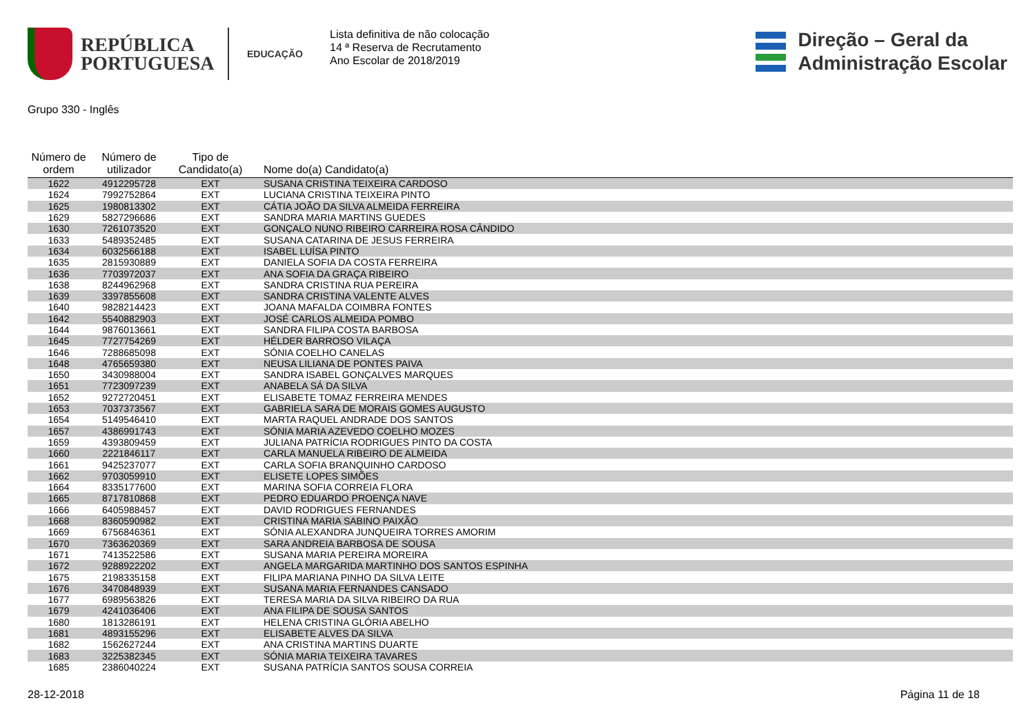REPÚBLICA
PORTUGUESA
EDUCAÇÃO
Lista definitiva de não colocação
14 ª Reserva de Recrutamento
Ano Escolar de 2018/2019
Direção – Geral da
Administração Escolar
Grupo 330 - Inglês
| Número de ordem | Número de utilizador | Tipo de Candidato(a) | Nome do(a) Candidato(a) |
| --- | --- | --- | --- |
| 1622 | 4912295728 | EXT | SUSANA CRISTINA TEIXEIRA CARDOSO |
| 1624 | 7992752864 | EXT | LUCIANA CRISTINA TEIXEIRA PINTO |
| 1625 | 1980813302 | EXT | CÁTIA JOÃO DA SILVA ALMEIDA FERREIRA |
| 1629 | 5827296686 | EXT | SANDRA MARIA MARTINS GUEDES |
| 1630 | 7261073520 | EXT | GONÇALO NUNO RIBEIRO CARREIRA ROSA CÂNDIDO |
| 1633 | 5489352485 | EXT | SUSANA CATARINA DE JESUS FERREIRA |
| 1634 | 6032566188 | EXT | ISABEL LUÍSA PINTO |
| 1635 | 2815930889 | EXT | DANIELA SOFIA DA COSTA FERREIRA |
| 1636 | 7703972037 | EXT | ANA SOFIA DA GRAÇA RIBEIRO |
| 1638 | 8244962968 | EXT | SANDRA CRISTINA RUA PEREIRA |
| 1639 | 3397855608 | EXT | SANDRA CRISTINA VALENTE ALVES |
| 1640 | 9828214423 | EXT | JOANA MAFALDA COIMBRA FONTES |
| 1642 | 5540882903 | EXT | JOSÉ CARLOS ALMEIDA POMBO |
| 1644 | 9876013661 | EXT | SANDRA FILIPA COSTA BARBOSA |
| 1645 | 7727754269 | EXT | HÉLDER BARROSO VILAÇA |
| 1646 | 7288685098 | EXT | SÓNIA COELHO CANELAS |
| 1648 | 4765659380 | EXT | NEUSA LILIANA DE PONTES PAIVA |
| 1650 | 3430988004 | EXT | SANDRA ISABEL GONÇALVES MARQUES |
| 1651 | 7723097239 | EXT | ANABELA SÁ DA SILVA |
| 1652 | 9272720451 | EXT | ELISABETE TOMAZ FERREIRA MENDES |
| 1653 | 7037373567 | EXT | GABRIELA SARA DE MORAIS GOMES AUGUSTO |
| 1654 | 5149546410 | EXT | MARTA RAQUEL ANDRADE DOS SANTOS |
| 1657 | 4386991743 | EXT | SÓNIA MARIA AZEVEDO COELHO MOZES |
| 1659 | 4393809459 | EXT | JULIANA PATRÍCIA RODRIGUES PINTO DA COSTA |
| 1660 | 2221846117 | EXT | CARLA MANUELA RIBEIRO DE ALMEIDA |
| 1661 | 9425237077 | EXT | CARLA SOFIA BRANQUINHO CARDOSO |
| 1662 | 9703059910 | EXT | ELISETE LOPES SIMÕES |
| 1664 | 8335177600 | EXT | MARINA SOFIA CORREIA FLORA |
| 1665 | 8717810868 | EXT | PEDRO EDUARDO PROENÇA NAVE |
| 1666 | 6405988457 | EXT | DAVID RODRIGUES FERNANDES |
| 1668 | 8360590982 | EXT | CRISTINA MARIA SABINO PAIXÃO |
| 1669 | 6756846361 | EXT | SÓNIA ALEXANDRA JUNQUEIRA TORRES AMORIM |
| 1670 | 7363620369 | EXT | SARA ANDREIA BARBOSA DE SOUSA |
| 1671 | 7413522586 | EXT | SUSANA MARIA PEREIRA MOREIRA |
| 1672 | 9288922202 | EXT | ANGELA MARGARIDA MARTINHO DOS SANTOS ESPINHA |
| 1675 | 2198335158 | EXT | FILIPA MARIANA PINHO DA SILVA LEITE |
| 1676 | 3470848939 | EXT | SUSANA MARIA FERNANDES CANSADO |
| 1677 | 6989563826 | EXT | TERESA MARIA DA SILVA RIBEIRO DA RUA |
| 1679 | 4241036406 | EXT | ANA FILIPA DE SOUSA SANTOS |
| 1680 | 1813286191 | EXT | HELENA CRISTINA GLÓRIA ABELHO |
| 1681 | 4893155296 | EXT | ELISABETE ALVES DA SILVA |
| 1682 | 1562627244 | EXT | ANA CRISTINA MARTINS DUARTE |
| 1683 | 3225382345 | EXT | SÓNIA MARIA TEIXEIRA TAVARES |
| 1685 | 2386040224 | EXT | SUSANA PATRÍCIA SANTOS SOUSA CORREIA |
28-12-2018 Página 11 de 18